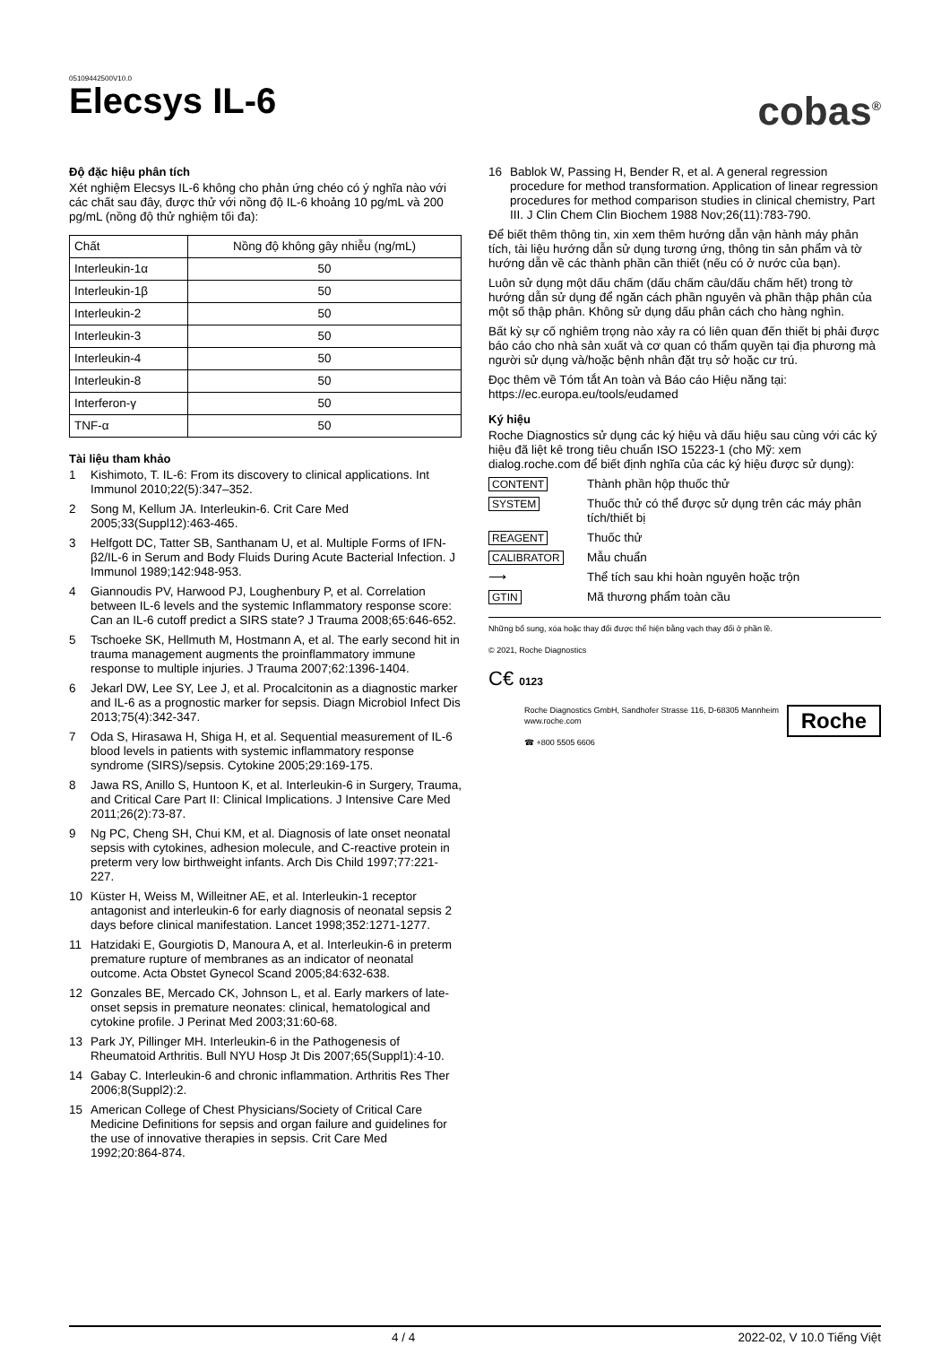05109442500V10.0
Elecsys IL-6
cobas<sup>®</sup>
Độ đặc hiệu phân tích
Xét nghiệm Elecsys IL-6 không cho phản ứng chéo có ý nghĩa nào với các chất sau đây, được thử với nồng độ IL-6 khoảng 10 pg/mL và 200 pg/mL (nồng độ thử nghiệm tối đa):
| Chất | Nồng độ không gây nhiễu (ng/mL) |
| Interleukin-1α | 50 |
| Interleukin-1β | 50 |
| Interleukin-2 | 50 |
| Interleukin-3 | 50 |
| Interleukin-4 | 50 |
| Interleukin-8 | 50 |
| Interferon-γ | 50 |
| TNF-α | 50 |
Tài liệu tham khảo
1 Kishimoto, T. IL-6: From its discovery to clinical applications. Int Immunol 2010;22(5):347–352.
2 Song M, Kellum JA. Interleukin-6. Crit Care Med 2005;33(Suppl12):463-465.
3 Helfgott DC, Tatter SB, Santhanam U, et al. Multiple Forms of IFN-β2/IL-6 in Serum and Body Fluids During Acute Bacterial Infection. J Immunol 1989;142:948-953.
4 Giannoudis PV, Harwood PJ, Loughenbury P, et al. Correlation between IL-6 levels and the systemic Inflammatory response score: Can an IL-6 cutoff predict a SIRS state? J Trauma 2008;65:646-652.
5 Tschoeke SK, Hellmuth M, Hostmann A, et al. The early second hit in trauma management augments the proinflammatory immune response to multiple injuries. J Trauma 2007;62:1396-1404.
6 Jekarl DW, Lee SY, Lee J, et al. Procalcitonin as a diagnostic marker and IL-6 as a prognostic marker for sepsis. Diagn Microbiol Infect Dis 2013;75(4):342-347.
7 Oda S, Hirasawa H, Shiga H, et al. Sequential measurement of IL-6 blood levels in patients with systemic inflammatory response syndrome (SIRS)/sepsis. Cytokine 2005;29:169-175.
8 Jawa RS, Anillo S, Huntoon K, et al. Interleukin-6 in Surgery, Trauma, and Critical Care Part II: Clinical Implications. J Intensive Care Med 2011;26(2):73-87.
9 Ng PC, Cheng SH, Chui KM, et al. Diagnosis of late onset neonatal sepsis with cytokines, adhesion molecule, and C-reactive protein in preterm very low birthweight infants. Arch Dis Child 1997;77:221-227.
10 Küster H, Weiss M, Willeitner AE, et al. Interleukin-1 receptor antagonist and interleukin-6 for early diagnosis of neonatal sepsis 2 days before clinical manifestation. Lancet 1998;352:1271-1277.
11 Hatzidaki E, Gourgiotis D, Manoura A, et al. Interleukin-6 in preterm premature rupture of membranes as an indicator of neonatal outcome. Acta Obstet Gynecol Scand 2005;84:632-638.
12 Gonzales BE, Mercado CK, Johnson L, et al. Early markers of late-onset sepsis in premature neonates: clinical, hematological and cytokine profile. J Perinat Med 2003;31:60-68.
13 Park JY, Pillinger MH. Interleukin-6 in the Pathogenesis of Rheumatoid Arthritis. Bull NYU Hosp Jt Dis 2007;65(Suppl1):4-10.
14 Gabay C. Interleukin-6 and chronic inflammation. Arthritis Res Ther 2006;8(Suppl2):2.
15 American College of Chest Physicians/Society of Critical Care Medicine Definitions for sepsis and organ failure and guidelines for the use of innovative therapies in sepsis. Crit Care Med 1992;20:864-874.
16 Bablok W, Passing H, Bender R, et al. A general regression procedure for method transformation. Application of linear regression procedures for method comparison studies in clinical chemistry, Part III. J Clin Chem Clin Biochem 1988 Nov;26(11):783-790.
Để biết thêm thông tin, xin xem thêm hướng dẫn vận hành máy phân tích, tài liệu hướng dẫn sử dụng tương ứng, thông tin sản phẩm và tờ hướng dẫn về các thành phần cần thiết (nếu có ở nước của bạn).
Luôn sử dụng một dấu chấm (dấu chấm câu/dấu chấm hết) trong tờ hướng dẫn sử dụng để ngăn cách phần nguyên và phần thập phân của một số thập phân. Không sử dụng dấu phân cách cho hàng nghìn.
Bất kỳ sự cố nghiêm trọng nào xảy ra có liên quan đến thiết bị phải được báo cáo cho nhà sản xuất và cơ quan có thẩm quyền tại địa phương mà người sử dụng và/hoặc bệnh nhân đặt trụ sở hoặc cư trú.
Đọc thêm về Tóm tắt An toàn và Báo cáo Hiệu năng tại: https://ec.europa.eu/tools/eudamed
Ký hiệu
Roche Diagnostics sử dụng các ký hiệu và dấu hiệu sau cùng với các ký hiệu đã liệt kê trong tiêu chuẩn ISO 15223-1 (cho Mỹ: xem dialog.roche.com để biết định nghĩa của các ký hiệu được sử dụng):
CONTENT Thành phần hộp thuốc thử
SYSTEM Thuốc thử có thể được sử dụng trên các máy phân tích/thiết bị
REAGENT Thuốc thử
CALIBRATOR Mẫu chuẩn
⟶ Thể tích sau khi hoàn nguyên hoặc trộn
GTIN Mã thương phẩm toàn cầu
Những bổ sung, xóa hoặc thay đổi được thể hiện bằng vạch thay đổi ở phần lề.
© 2021, Roche Diagnostics
C€ 0123
Roche Diagnostics GmbH, Sandhofer Strasse 116, D-68305 Mannheim
www.roche.com
☎ +800 5505 6606
Roche
4 / 4 2022-02, V 10.0 Tiếng Việt